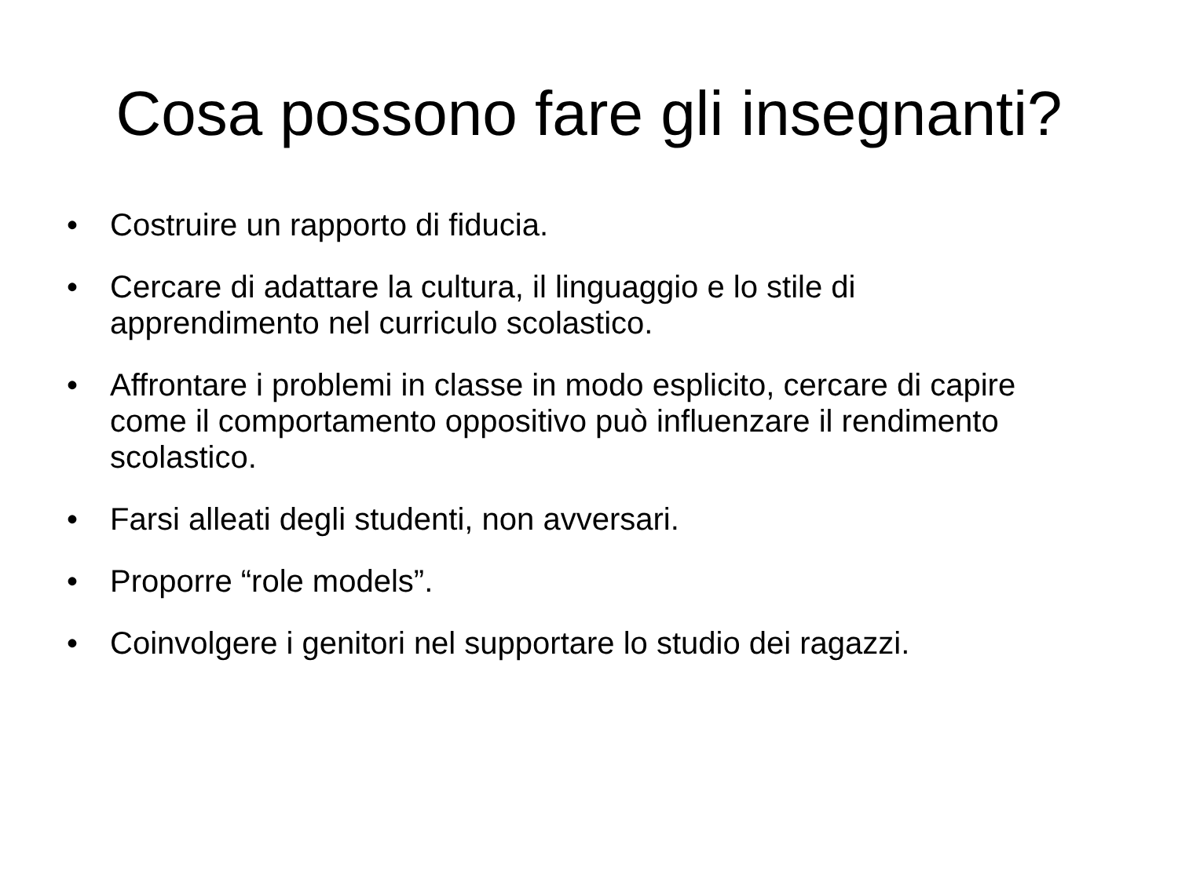Cosa possono fare gli insegnanti?
• Costruire un rapporto di fiducia.
• Cercare di adattare la cultura, il linguaggio e lo stile di apprendimento nel curriculo scolastico.
• Affrontare i problemi in classe in modo esplicito, cercare di capire come il comportamento oppositivo può influenzare il rendimento scolastico.
• Farsi alleati degli studenti, non avversari.
• Proporre “role models”.
• Coinvolgere i genitori nel supportare lo studio dei ragazzi.